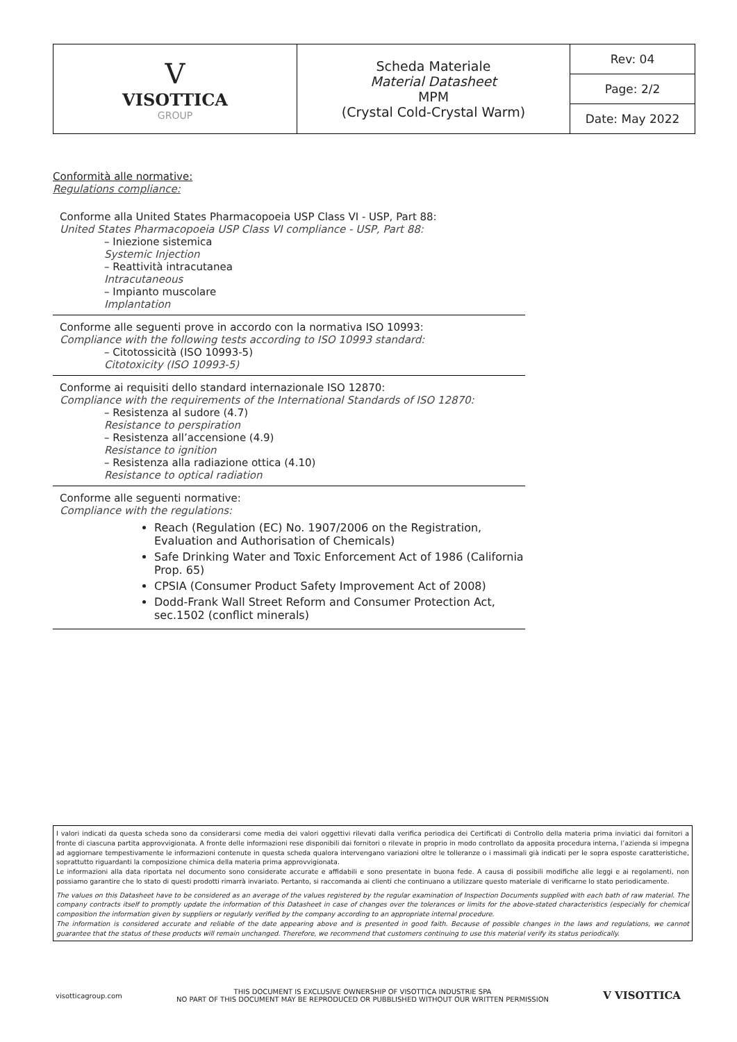| V VISOTTICA GROUP | Scheda Materiale Material Datasheet MPM (Crystal Cold-Crystal Warm) | Rev: 04 |
| | | Page: 2/2 |
| | | Date: May 2022 |
Conformità alle normative:
Regulations compliance:
Conforme alla United States Pharmacopoeia USP Class VI - USP, Part 88:
United States Pharmacopoeia USP Class VI compliance - USP, Part 88:
– Iniezione sistemica
Systemic Injection
– Reattività intracutanea
Intracutaneous
– Impianto muscolare
Implantation
Conforme alle seguenti prove in accordo con la normativa ISO 10993:
Compliance with the following tests according to ISO 10993 standard:
– Citotossicità (ISO 10993-5)
Citotoxicity (ISO 10993-5)
Conforme ai requisiti dello standard internazionale ISO 12870:
Compliance with the requirements of the International Standards of ISO 12870:
– Resistenza al sudore (4.7)
Resistance to perspiration
– Resistenza all’accensione (4.9)
Resistance to ignition
– Resistenza alla radiazione ottica (4.10)
Resistance to optical radiation
Conforme alle seguenti normative:
Compliance with the regulations:
Reach (Regulation (EC) No. 1907/2006 on the Registration, Evaluation and Authorisation of Chemicals)
Safe Drinking Water and Toxic Enforcement Act of 1986 (California Prop. 65)
CPSIA (Consumer Product Safety Improvement Act of 2008)
Dodd-Frank Wall Street Reform and Consumer Protection Act, sec.1502 (conflict minerals)
I valori indicati da questa scheda sono da considerarsi come media dei valori oggettivi rilevati dalla verifica periodica dei Certificati di Controllo della materia prima inviatici dai fornitori a fronte di ciascuna partita approvvigionata. A fronte delle informazioni rese disponibili dai fornitori o rilevate in proprio in modo controllato da apposita procedura interna, l’azienda si impegna ad aggiornare tempestivamente le informazioni contenute in questa scheda qualora intervengano variazioni oltre le tolleranze o i massimali già indicati per le sopra esposte caratteristiche, soprattutto riguardanti la composizione chimica della materia prima approvvigionata.
Le informazioni alla data riportata nel documento sono considerate accurate e affidabili e sono presentate in buona fede. A causa di possibili modifiche alle leggi e ai regolamenti, non possiamo garantire che lo stato di questi prodotti rimarrà invariato. Pertanto, si raccomanda ai clienti che continuano a utilizzare questo materiale di verificarne lo stato periodicamente.
The values on this Datasheet have to be considered as an average of the values registered by the regular examination of Inspection Documents supplied with each bath of raw material. The company contracts itself to promptly update the information of this Datasheet in case of changes over the tolerances or limits for the above-stated characteristics (especially for chemical composition the information given by suppliers or regularly verified by the company according to an appropriate internal procedure.
The information is considered accurate and reliable of the date appearing above and is presented in good faith. Because of possible changes in the laws and regulations, we cannot guarantee that the status of these products will remain unchanged. Therefore, we recommend that customers continuing to use this material verify its status periodically.
visotticagroup.com THIS DOCUMENT IS EXCLUSIVE OWNERSHIP OF VISOTTICA INDUSTRIE SPA
NO PART OF THIS DOCUMENT MAY BE REPRODUCED OR PUBBLISHED WITHOUT OUR WRITTEN PERMISSION V VISOTTICA